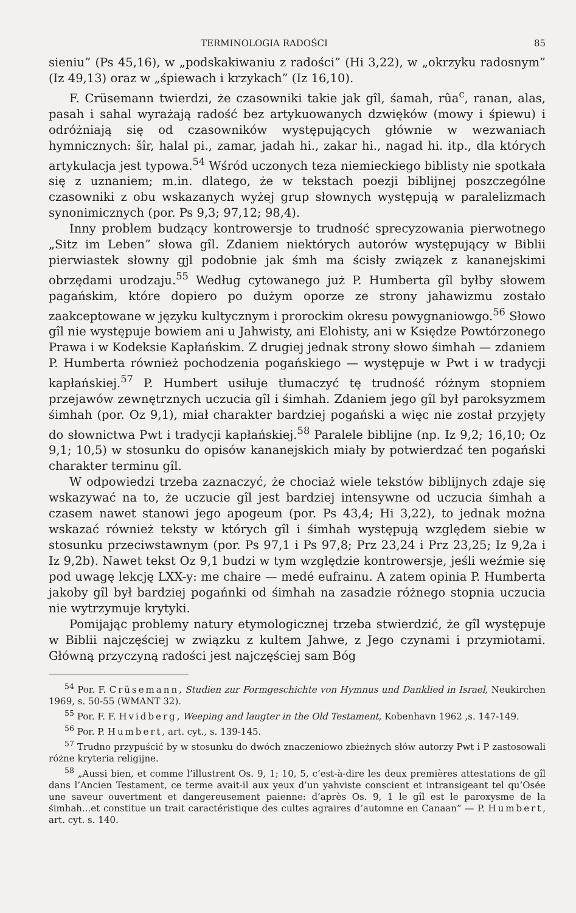TERMINOLOGIA RADOŚCI 85
sieniu” (Ps 45,16), w „podskakiwaniu z radości” (Hi 3,22), w „okrzyku radosnym” (Iz 49,13) oraz w „śpiewach i krzykach” (Iz 16,10).
F. Crüsemann twierdzi, że czasowniki takie jak gîl, śamah, rûa<sup>c</sup>, ranan, alas, pasah i sahal wyrażają radość bez artykuowanych dzwięków (mowy i śpiewu) i odróżniają się od czasowników występujących głównie w wezwaniach hymnicznych: šîr, halal pi., zamar, jadah hi., zakar hi., nagad hi. itp., dla których artykulacja jest typowa.<sup>54</sup> Wśród uczonych teza niemieckiego biblisty nie spotkała się z uznaniem; m.in. dlatego, że w tekstach poezji biblijnej poszczególne czasowniki z obu wskazanych wyżej grup słownych występują w paralelizmach synonimicznych (por. Ps 9,3; 97,12; 98,4).
Inny problem budzący kontrowersje to trudność sprecyzowania pierwotnego „Sitz im Leben” słowa gîl. Zdaniem niektórych autorów występujący w Biblii pierwiastek słowny gjl podobnie jak śmh ma ścisły związek z kananejskimi obrzędami urodzaju.<sup>55</sup> Według cytowanego już P. Humberta gîl byłby słowem pagańskim, które dopiero po dużym oporze ze strony jahawizmu zostało zaakceptowane w języku kultycznym i prorockim okresu powygnaniowgo.<sup>56</sup> Słowo gîl nie występuje bowiem ani u Jahwisty, ani Elohisty, ani w Księdze Powtórzonego Prawa i w Kodeksie Kapłańskim. Z drugiej jednak strony słowo śimhah — zdaniem P. Humberta również pochodzenia pogańskiego — występuje w Pwt i w tradycji kapłańskiej.<sup>57</sup> P. Humbert usiłuje tłumaczyć tę trudność różnym stopniem przejawów zewnętrznych uczucia gîl i śimhah. Zdaniem jego gîl był paroksyzmem śimhah (por. Oz 9,1), miał charakter bardziej pogański a więc nie został przyjęty do słownictwa Pwt i tradycji kapłańskiej.<sup>58</sup> Paralele biblijne (np. Iz 9,2; 16,10; Oz 9,1; 10,5) w stosunku do opisów kananejskich miały by potwierdzać ten pogański charakter terminu gîl.
W odpowiedzi trzeba zaznaczyć, że chociaż wiele tekstów biblijnych zdaje się wskazywać na to, że uczucie gîl jest bardziej intensywne od uczucia śimhah a czasem nawet stanowi jego apogeum (por. Ps 43,4; Hi 3,22), to jednak można wskazać również teksty w których gîl i śimhah występują względem siebie w stosunku przeciwstawnym (por. Ps 97,1 i Ps 97,8; Prz 23,24 i Prz 23,25; Iz 9,2a i Iz 9,2b). Nawet tekst Oz 9,1 budzi w tym względzie kontrowersje, jeśli weźmie się pod uwagę lekcję LXX-y: me chaire — medé eufrainu. A zatem opinia P. Humberta jakoby gîl był bardziej pogańnki od śimhah na zasadzie różnego stopnia uczucia nie wytrzymuje krytyki.
Pomijając problemy natury etymologicznej trzeba stwierdzić, że gîl występuje w Biblii najczęściej w związku z kultem Jahwe, z Jego czynami i przymiotami. Główną przyczyną radości jest najczęściej sam Bóg
<sup>54</sup> Por. F. Crüsemann, Studien zur Formgeschichte von Hymnus und Danklied in Israel, Neukirchen 1969, s. 50-55 (WMANT 32).
<sup>55</sup> Por. F. F. Hvidberg, Weeping and laugter in the Old Testament, Kobenhavn 1962 ,s. 147-149.
<sup>56</sup> Por. P. Humbert, art. cyt., s. 139-145.
<sup>57</sup> Trudno przypuścić by w stosunku do dwóch znaczeniowo zbieżnych słów autorzy Pwt i P zastosowali różne kryteria religijne.
<sup>58</sup> „Aussi bien, et comme l’illustrent Os. 9, 1; 10, 5, c’est-à-dire les deux premières attestations de gîl dans l’Ancien Testament, ce terme avait-il aux yeux d’un yahviste conscient et intransigeant tel qu’Osée une saveur ouvertment et dangereusement paienne: d’après Os. 9, 1 le gîl est le paroxysme de la śimhah...et constitue un trait caractéristique des cultes agraires d’automne en Canaan” — P. Humbert, art. cyt. s. 140.